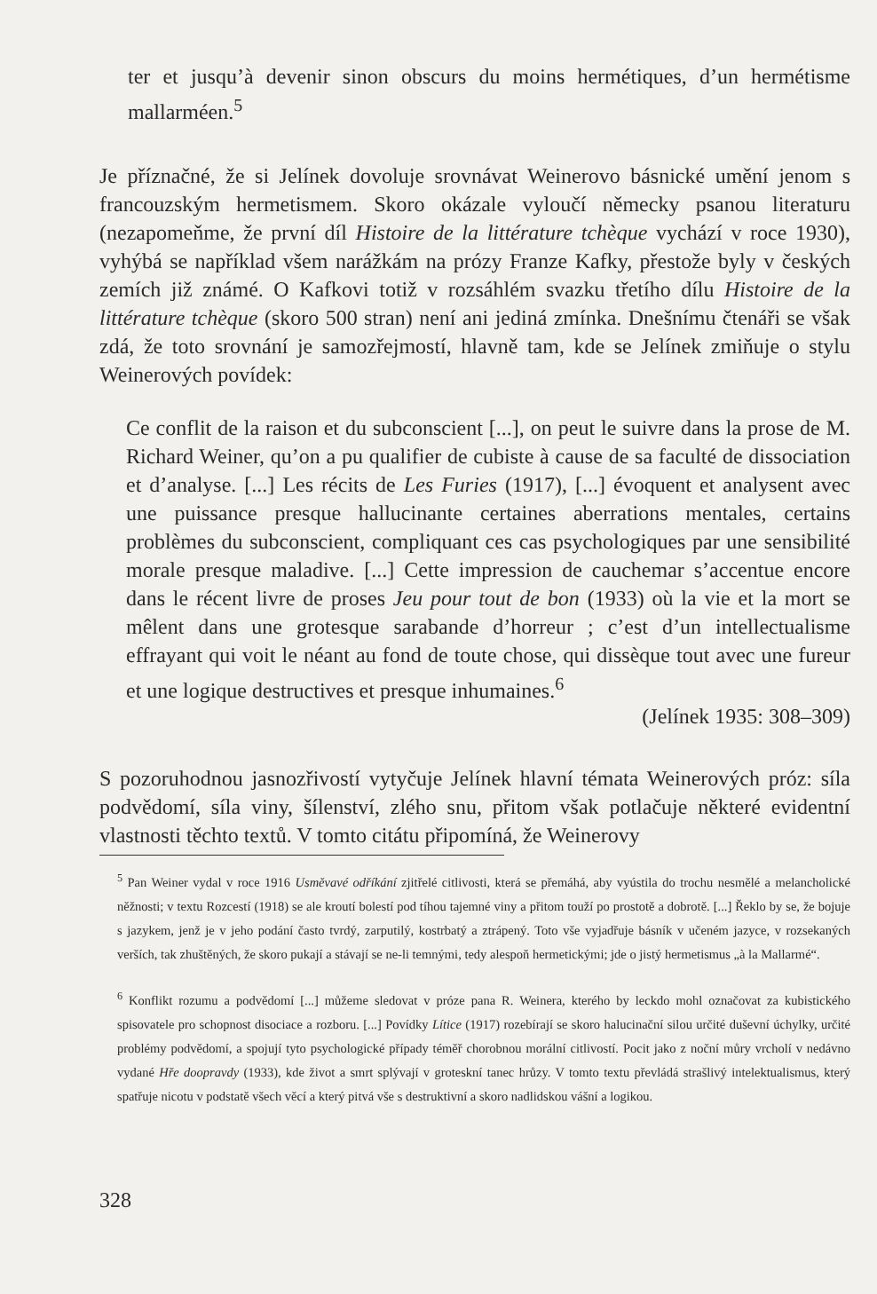ter et jusqu’à devenir sinon obscurs du moins hermétiques, d’un hermétisme mallarméen.<sup>5</sup>
Je příznačné, že si Jelínek dovoluje srovnávat Weinerovo básnické umění jenom s francouzským hermetismem. Skoro okázale vyloučí německy psanou literaturu (nezapomeňme, že první díl Histoire de la littérature tchèque vychází v roce 1930), vyhýbá se například všem narážkám na prózy Franze Kafky, přestože byly v českých zemích již známé. O Kafkovi totiž v rozsáhlém svazku třetího dílu Histoire de la littérature tchèque (skoro 500 stran) není ani jediná zmínka. Dnešnímu čtenáři se však zdá, že toto srovnání je samozřejmostí, hlavně tam, kde se Jelínek zmiňuje o stylu Weinerových povídek:
Ce conflit de la raison et du subconscient [...], on peut le suivre dans la prose de M. Richard Weiner, qu’on a pu qualifier de cubiste à cause de sa faculté de dissociation et d’analyse. [...] Les récits de Les Furies (1917), [...] évoquent et analysent avec une puissance presque hallucinante certaines aberrations mentales, certains problèmes du subconscient, compliquant ces cas psychologiques par une sensibilité morale presque maladive. [...] Cette impression de cauchemar s’accentue encore dans le récent livre de proses Jeu pour tout de bon (1933) où la vie et la mort se mêlent dans une grotesque sarabande d’horreur ; c’est d’un intellectualisme effrayant qui voit le néant au fond de toute chose, qui dissèque tout avec une fureur et une logique destructives et presque inhumaines.<sup>6</sup>
(Jelínek 1935: 308–309)
S pozoruhodnou jasnozřivostí vytyčuje Jelínek hlavní témata Weinerových próz: síla podvědomí, síla viny, šílenství, zlého snu, přitom však potlačuje některé evidentní vlastnosti těchto textů. V tomto citátu připomíná, že Weinerovy
<sup>5</sup> Pan Weiner vydal v roce 1916 Usměvavé odříkání zjitřelé citlivosti, která se přemáhá, aby vyústila do trochu nesmělé a melancholické něžnosti; v textu Rozcestí (1918) se ale kroutí bolestí pod tíhou tajemné viny a přitom touží po prostotě a dobrotě. [...] Řeklo by se, že bojuje s jazykem, jenž je v jeho podání často tvrdý, zarputilý, kostrbatý a ztrápený. Toto vše vyjadřuje básník v učeném jazyce, v rozsekaných verších, tak zhuštěných, že skoro pukají a stávají se ne-li temnými, tedy alespoň hermetickými; jde o jistý hermetismus „à la Mallarmé“.
<sup>6</sup> Konflikt rozumu a podvědomí [...] můžeme sledovat v próze pana R. Weinera, kterého by leckdo mohl označovat za kubistického spisovatele pro schopnost disociace a rozboru. [...] Povídky Lítice (1917) rozebírají se skoro halucinační silou určité duševní úchylky, určité problémy podvědomí, a spojují tyto psychologické případy téměř chorobnou morální citlivostí. Pocit jako z noční můry vrcholí v nedávno vydané Hře doopravdy (1933), kde život a smrt splývají v groteskní tanec hrůzy. V tomto textu převládá strašlivý intelektualismus, který spatřuje nicotu v podstatě všech věcí a který pitvá vše s destruktivní a skoro nadlidskou vášní a logikou.
328